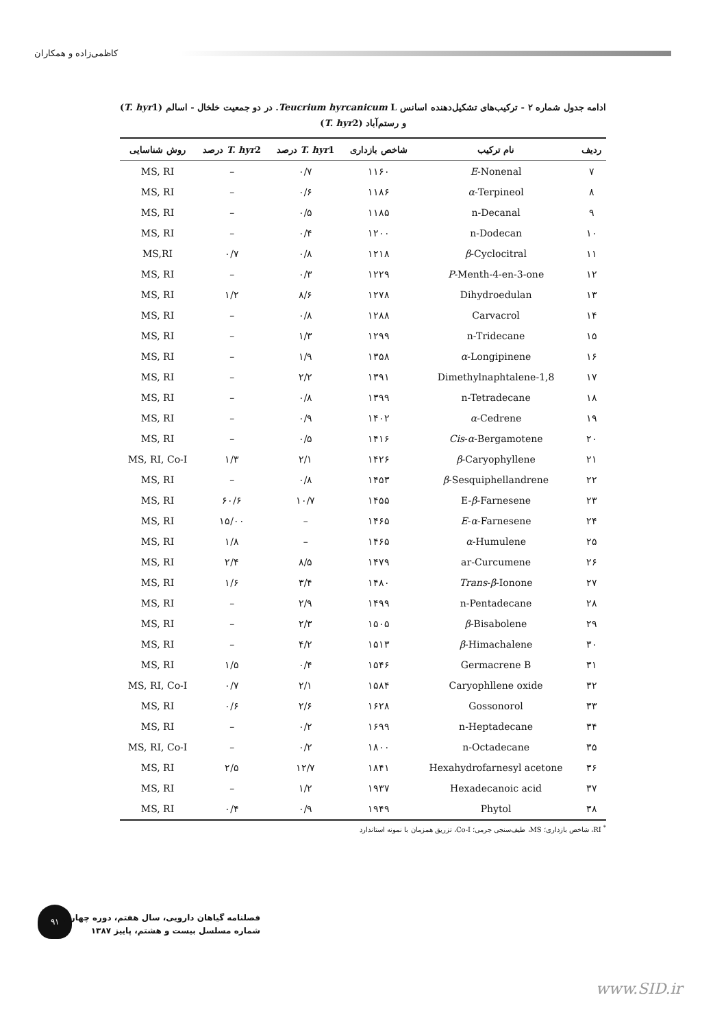کاظمی‌زاده و همکاران
ادامه جدول شماره ۲ - ترکیب‌های تشکیل‌دهنده اسانس Teucrium hyrcanicum L. در دو جمعیت خلخال - اسالم (T. hyr1)
و رستم‌آباد (T. hyr2)
| ردیف | نام ترکیب | شاخص بازداری | T. hyr 1 درصد | T. hyr 2 درصد | روش شناسایی |
| --- | --- | --- | --- | --- | --- |
| ۷ | E -Nonenal | ۱۱۶۰ | ۰/۷ | – | MS, RI |
| ۸ | α -Terpineol | ۱۱۸۶ | ۰/۶ | – | MS, RI |
| ۹ | n-Decanal | ۱۱۸۵ | ۰/۵ | – | MS, RI |
| ۱۰ | n-Dodecan | ۱۲۰۰ | ۰/۴ | – | MS, RI |
| ۱۱ | β -Cyclocitral | ۱۲۱۸ | ۰/۸ | ۰/۷ | MS,RI |
| ۱۲ | P -Menth-4-en-3-one | ۱۲۲۹ | ۰/۳ | – | MS, RI |
| ۱۳ | Dihydroedulan | ۱۲۷۸ | ۸/۶ | ۱/۲ | MS, RI |
| ۱۴ | Carvacrol | ۱۲۸۸ | ۰/۸ | – | MS, RI |
| ۱۵ | n-Tridecane | ۱۲۹۹ | ۱/۳ | – | MS, RI |
| ۱۶ | α -Longipinene | ۱۳۵۸ | ۱/۹ | – | MS, RI |
| ۱۷ | 1,8-Dimethylnaphtalene | ۱۳۹۱ | ۲/۲ | – | MS, RI |
| ۱۸ | n-Tetradecane | ۱۳۹۹ | ۰/۸ | – | MS, RI |
| ۱۹ | α -Cedrene | ۱۴۰۲ | ۰/۹ | – | MS, RI |
| ۲۰ | Cis - α -Bergamotene | ۱۴۱۶ | ۰/۵ | – | MS, RI |
| ۲۱ | β -Caryophyllene | ۱۴۲۶ | ۲/۱ | ۱/۳ | MS, RI, Co-I |
| ۲۲ | β -Sesquiphellandrene | ۱۴۵۳ | ۰/۸ | – | MS, RI |
| ۲۳ | E- β -Farnesene | ۱۴۵۵ | ۱۰/۷ | ۶۰/۶ | MS, RI |
| ۲۴ | E - α -Farnesene | ۱۴۶۵ | – | ۱۵/۰۰ | MS, RI |
| ۲۵ | α -Humulene | ۱۴۶۵ | – | ۱/۸ | MS, RI |
| ۲۶ | ar-Curcumene | ۱۴۷۹ | ۸/۵ | ۲/۴ | MS, RI |
| ۲۷ | Trans - β -Ionone | ۱۴۸۰ | ۳/۴ | ۱/۶ | MS, RI |
| ۲۸ | n-Pentadecane | ۱۴۹۹ | ۲/۹ | – | MS, RI |
| ۲۹ | β -Bisabolene | ۱۵۰۵ | ۲/۳ | – | MS, RI |
| ۳۰ | β -Himachalene | ۱۵۱۳ | ۴/۲ | – | MS, RI |
| ۳۱ | Germacrene B | ۱۵۴۶ | ۰/۴ | ۱/۵ | MS, RI |
| ۳۲ | Caryophllene oxide | ۱۵۸۴ | ۲/۱ | ۰/۷ | MS, RI, Co-I |
| ۳۳ | Gossonorol | ۱۶۲۸ | ۲/۶ | ۰/۶ | MS, RI |
| ۳۴ | n-Heptadecane | ۱۶۹۹ | ۰/۲ | – | MS, RI |
| ۳۵ | n-Octadecane | ۱۸۰۰ | ۰/۲ | – | MS, RI, Co-I |
| ۳۶ | Hexahydrofarnesyl acetone | ۱۸۴۱ | ۱۲/۷ | ۲/۵ | MS, RI |
| ۳۷ | Hexadecanoic acid | ۱۹۳۷ | ۱/۲ | – | MS, RI |
| ۳۸ | Phytol | ۱۹۴۹ | ۰/۹ | ۰/۴ | MS, RI |
<sup>*</sup> RI، شاخص بازداری؛ MS، طیف‌سنجی جرمی؛ Co-I، تزریق همزمان با نمونه استاندارد
۹۱
فصلنامه گیاهان دارویی، سال هفتم، دوره چهارم،
شماره مسلسل بیست و هشتم، پاییز ۱۳۸۷
www.SID.ir